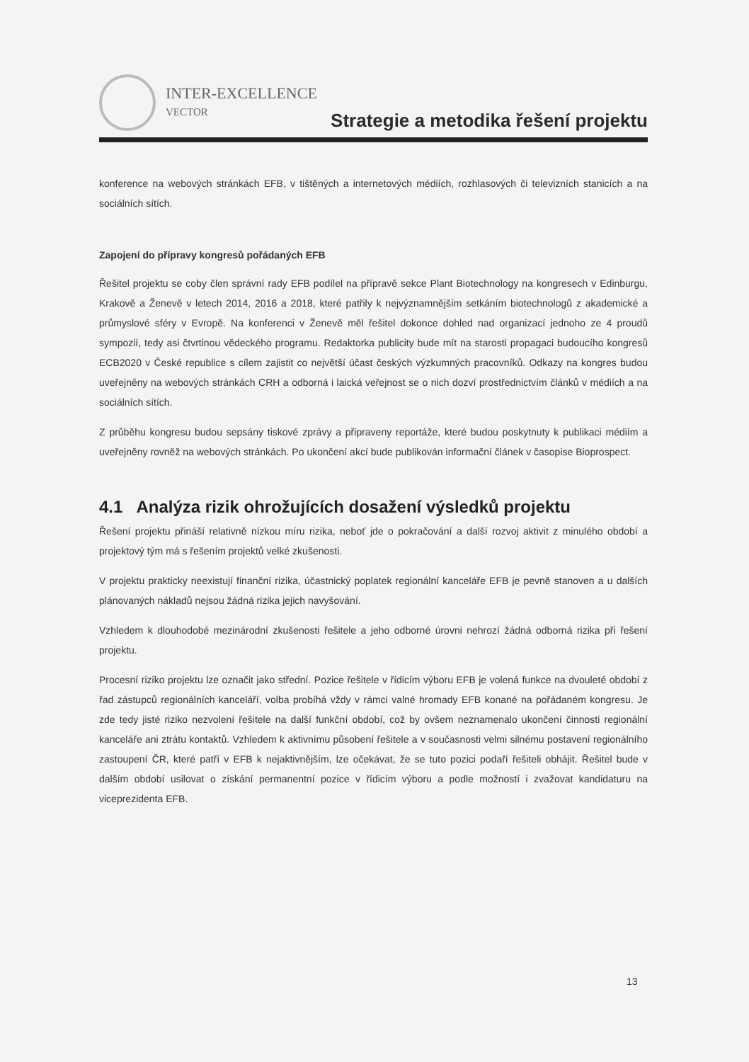INTER-EXCELLENCE
VECTOR
Strategie a metodika řešení projektu
konference na webových stránkách EFB, v tištěných a internetových médiích, rozhlasových či televizních stanicích a na sociálních sítích.
Zapojení do přípravy kongresů pořádaných EFB
Řešitel projektu se coby člen správní rady EFB podílel na přípravě sekce Plant Biotechnology na kongresech v Edinburgu, Krakově a Ženevě v letech 2014, 2016 a 2018, které patřily k nejvýznamnějším setkáním biotechnologů z akademické a průmyslové sféry v Evropě. Na konferenci v Ženevě měl řešitel dokonce dohled nad organizací jednoho ze 4 proudů sympozií, tedy asi čtvrtinou vědeckého programu. Redaktorka publicity bude mít na starosti propagaci budoucího kongresů ECB2020 v České republice s cílem zajistit co největší účast českých výzkumných pracovníků. Odkazy na kongres budou uveřejněny na webových stránkách CRH a odborná i laická veřejnost se o nich dozví prostřednictvím článků v médiích a na sociálních sítích.
Z průběhu kongresu budou sepsány tiskové zprávy a připraveny reportáže, které budou poskytnuty k publikaci médiím a uveřejněny rovněž na webových stránkách. Po ukončení akcí bude publikován informační článek v časopise Bioprospect.
4.1 Analýza rizik ohrožujících dosažení výsledků projektu
Řešení projektu přináší relativně nízkou míru rizika, neboť jde o pokračování a další rozvoj aktivit z minulého období a projektový tým má s řešením projektů velké zkušenosti.
V projektu prakticky neexistují finanční rizika, účastnický poplatek regionální kanceláře EFB je pevně stanoven a u dalších plánovaných nákladů nejsou žádná rizika jejich navyšování.
Vzhledem k dlouhodobé mezinárodní zkušenosti řešitele a jeho odborné úrovni nehrozí žádná odborná rizika při řešení projektu.
Procesní riziko projektu lze označit jako střední. Pozice řešitele v řídicím výboru EFB je volená funkce na dvouleté období z řad zástupců regionálních kanceláří, volba probíhá vždy v rámci valné hromady EFB konané na pořádaném kongresu. Je zde tedy jisté riziko nezvolení řešitele na další funkční období, což by ovšem neznamenalo ukončení činnosti regionální kanceláře ani ztrátu kontaktů. Vzhledem k aktivnímu působení řešitele a v současnosti velmi silnému postavení regionálního zastoupení ČR, které patří v EFB k nejaktivnějším, lze očekávat, že se tuto pozici podaří řešiteli obhájit. Řešitel bude v dalším období usilovat o získání permanentní pozice v řídicím výboru a podle možností i zvažovat kandidaturu na viceprezidenta EFB.
13